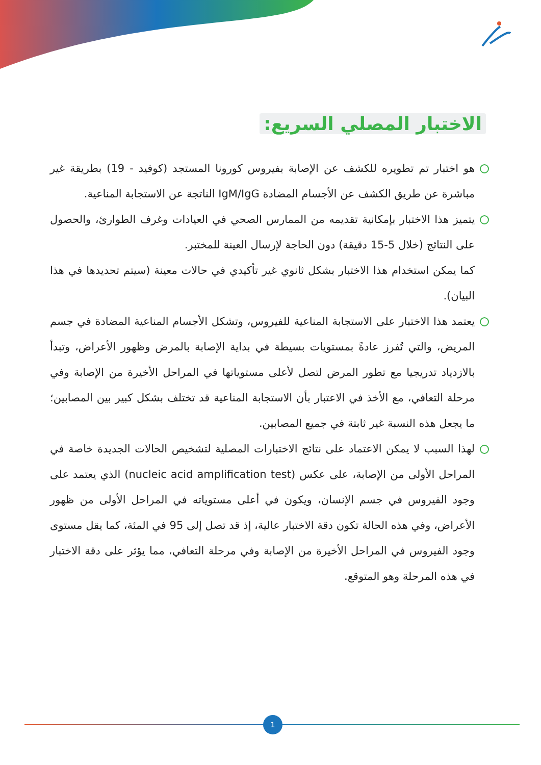الاختبار المصلي السريع:
هو اختبار تم تطويره للكشف عن الإصابة بفيروس كورونا المستجد (كوفيد - 19) بطريقة غير مباشرة عن طريق الكشف عن الأجسام المضادة IgM/IgG الناتجة عن الاستجابة المناعية.
يتميز هذا الاختبار بإمكانية تقديمه من الممارس الصحي في العيادات وغرف الطوارئ، والحصول على النتائج (خلال 5-15 دقيقة) دون الحاجة لإرسال العينة للمختبر.
كما يمكن استخدام هذا الاختبار بشكل ثانوي غير تأكيدي في حالات معينة (سيتم تحديدها في هذا البيان).
يعتمد هذا الاختبار على الاستجابة المناعية للفيروس، وتشكل الأجسام المناعية المضادة في جسم المريض، والتي تُفرز عادةً بمستويات بسيطة في بداية الإصابة بالمرض وظهور الأعراض، وتبدأ بالازدياد تدريجيا مع تطور المرض لتصل لأعلى مستوياتها في المراحل الأخيرة من الإصابة وفي مرحلة التعافي، مع الأخذ في الاعتبار بأن الاستجابة المناعية قد تختلف بشكل كبير بين المصابين؛ ما يجعل هذه النسبة غير ثابتة في جميع المصابين.
لهذا السبب لا يمكن الاعتماد على نتائج الاختبارات المصلية لتشخيص الحالات الجديدة خاصة في المراحل الأولى من الإصابة، على عكس (nucleic acid amplification test) الذي يعتمد على وجود الفيروس في جسم الإنسان، ويكون في أعلى مستوياته في المراحل الأولى من ظهور الأعراض، وفي هذه الحالة تكون دقة الاختبار عالية، إذ قد تصل إلى 95 في المئة، كما يقل مستوى وجود الفيروس في المراحل الأخيرة من الإصابة وفي مرحلة التعافي، مما يؤثر على دقة الاختبار في هذه المرحلة وهو المتوقع.
1